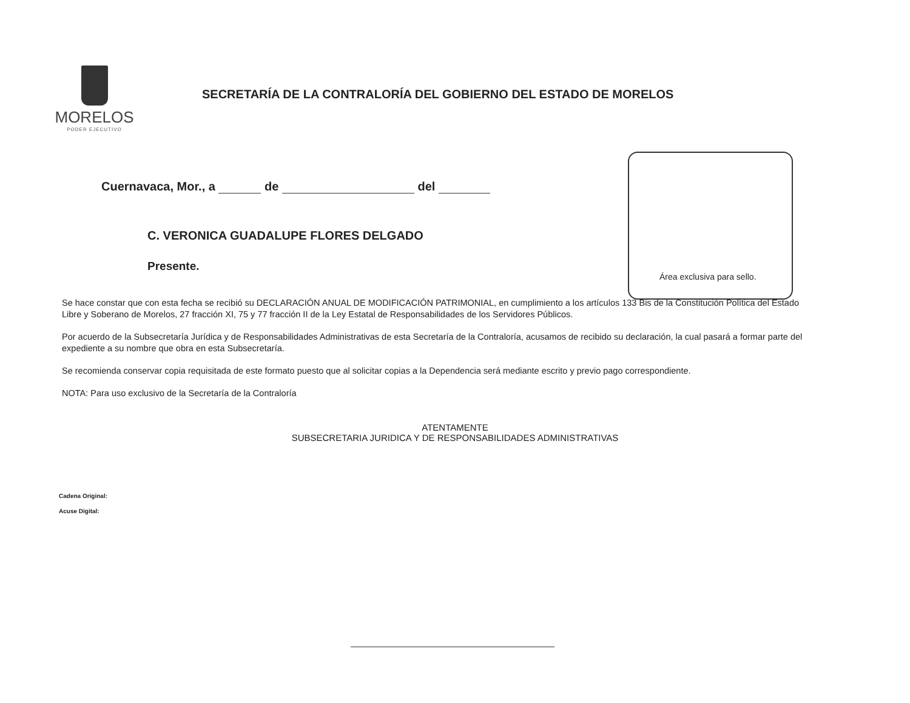MORELOS
PODER EJECUTIVO
SECRETARÍA DE LA CONTRALORÍA DEL GOBIERNO DEL ESTADO DE MORELOS
Cuernavaca, Mor., a de del
C. VERONICA GUADALUPE FLORES DELGADO
Presente.
Área exclusiva para sello.
Se hace constar que con esta fecha se recibió su DECLARACIÓN ANUAL DE MODIFICACIÓN PATRIMONIAL, en cumplimiento a los artículos 133 Bis de la Constitución Política del Estado Libre y Soberano de Morelos, 27 fracción XI, 75 y 77 fracción II de la Ley Estatal de Responsabilidades de los Servidores Públicos.
Por acuerdo de la Subsecretaría Jurídica y de Responsabilidades Administrativas de esta Secretaría de la Contraloría, acusamos de recibido su declaración, la cual pasará a formar parte del expediente a su nombre que obra en esta Subsecretaría.
Se recomienda conservar copia requisitada de este formato puesto que al solicitar copias a la Dependencia será mediante escrito y previo pago correspondiente.
NOTA: Para uso exclusivo de la Secretaría de la Contraloría
ATENTAMENTE
SUBSECRETARIA JURIDICA Y DE RESPONSABILIDADES ADMINISTRATIVAS
Cadena Original:
Acuse Digital: